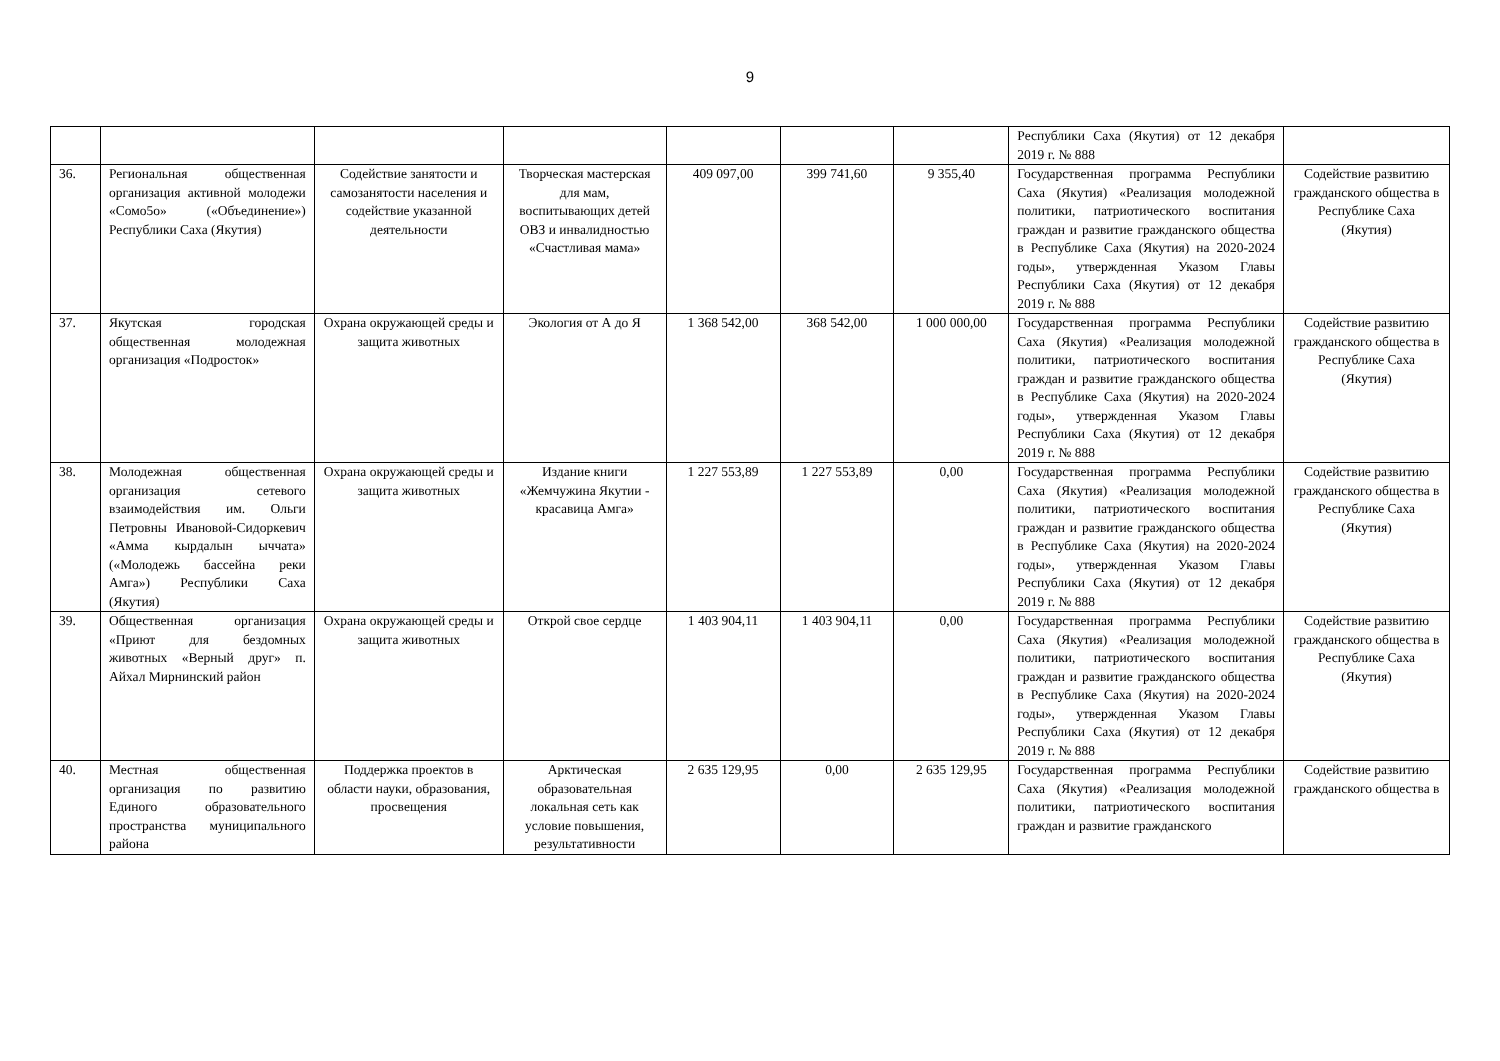9
| | | | | | | | Республики Саха (Якутия) от 12 декабря 2019 г. № 888 | |
| 36. | Региональная общественная организация активной молодежи «Сомо5о» («Объединение») Республики Саха (Якутия) | Содействие занятости и самозанятости населения и содействие указанной деятельности | Творческая мастерская для мам, воспитывающих детей ОВЗ и инвалидностью «Счастливая мама» | 409 097,00 | 399 741,60 | 9 355,40 | Государственная программа Республики Саха (Якутия) «Реализация молодежной политики, патриотического воспитания граждан и развитие гражданского общества в Республике Саха (Якутия) на 2020-2024 годы», утвержденная Указом Главы Республики Саха (Якутия) от 12 декабря 2019 г. № 888 | Содействие развитию гражданского общества в Республике Саха (Якутия) |
| 37. | Якутская городская общественная молодежная организация «Подросток» | Охрана окружающей среды и защита животных | Экология от А до Я | 1 368 542,00 | 368 542,00 | 1 000 000,00 | Государственная программа Республики Саха (Якутия) «Реализация молодежной политики, патриотического воспитания граждан и развитие гражданского общества в Республике Саха (Якутия) на 2020-2024 годы», утвержденная Указом Главы Республики Саха (Якутия) от 12 декабря 2019 г. № 888 | Содействие развитию гражданского общества в Республике Саха (Якутия) |
| 38. | Молодежная общественная организация сетевого взаимодействия им. Ольги Петровны Ивановой-Сидоркевич «Амма кырдалын ыччата» («Молодежь бассейна реки Амга») Республики Саха (Якутия) | Охрана окружающей среды и защита животных | Издание книги «Жемчужина Якутии - красавица Амга» | 1 227 553,89 | 1 227 553,89 | 0,00 | Государственная программа Республики Саха (Якутия) «Реализация молодежной политики, патриотического воспитания граждан и развитие гражданского общества в Республике Саха (Якутия) на 2020-2024 годы», утвержденная Указом Главы Республики Саха (Якутия) от 12 декабря 2019 г. № 888 | Содействие развитию гражданского общества в Республике Саха (Якутия) |
| 39. | Общественная организация «Приют для бездомных животных «Верный друг» п. Айхал Мирнинский район | Охрана окружающей среды и защита животных | Открой свое сердце | 1 403 904,11 | 1 403 904,11 | 0,00 | Государственная программа Республики Саха (Якутия) «Реализация молодежной политики, патриотического воспитания граждан и развитие гражданского общества в Республике Саха (Якутия) на 2020-2024 годы», утвержденная Указом Главы Республики Саха (Якутия) от 12 декабря 2019 г. № 888 | Содействие развитию гражданского общества в Республике Саха (Якутия) |
| 40. | Местная общественная организация по развитию Единого образовательного пространства муниципального района | Поддержка проектов в области науки, образования, просвещения | Арктическая образовательная локальная сеть как условие повышения, результативности | 2 635 129,95 | 0,00 | 2 635 129,95 | Государственная программа Республики Саха (Якутия) «Реализация молодежной политики, патриотического воспитания граждан и развитие гражданского | Содействие развитию гражданского общества в |